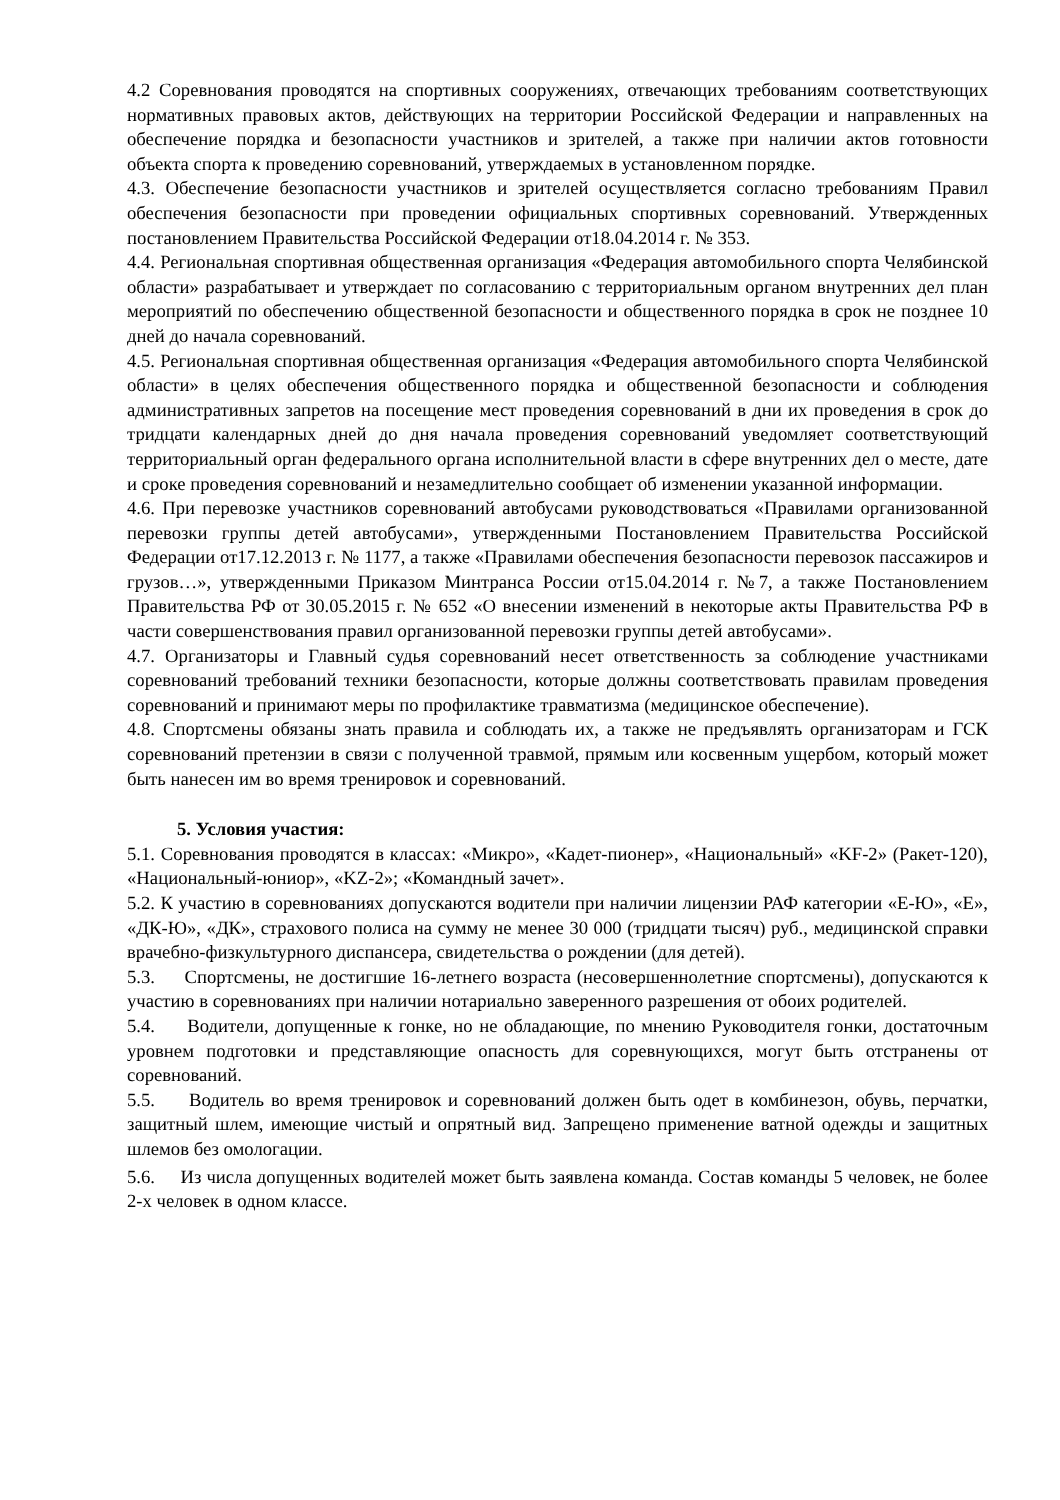4.2 Соревнования проводятся на спортивных сооружениях, отвечающих требованиям соответствующих нормативных правовых актов, действующих на территории Российской Федерации и направленных на обеспечение порядка и безопасности участников и зрителей, а также при наличии актов готовности объекта спорта к проведению соревнований, утверждаемых в установленном порядке.
4.3. Обеспечение безопасности участников и зрителей осуществляется согласно требованиям Правил обеспечения безопасности при проведении официальных спортивных соревнований. Утвержденных постановлением Правительства Российской Федерации от18.04.2014 г. № 353.
4.4. Региональная спортивная общественная организация «Федерация автомобильного спорта Челябинской области» разрабатывает и утверждает по согласованию с территориальным органом внутренних дел план мероприятий по обеспечению общественной безопасности и общественного порядка в срок не позднее 10 дней до начала соревнований.
4.5. Региональная спортивная общественная организация «Федерация автомобильного спорта Челябинской области» в целях обеспечения общественного порядка и общественной безопасности и соблюдения административных запретов на посещение мест проведения соревнований в дни их проведения в срок до тридцати календарных дней до дня начала проведения соревнований уведомляет соответствующий территориальный орган федерального органа исполнительной власти в сфере внутренних дел о месте, дате и сроке проведения соревнований и незамедлительно сообщает об изменении указанной информации.
4.6. При перевозке участников соревнований автобусами руководствоваться «Правилами организованной перевозки группы детей автобусами», утвержденными Постановлением Правительства Российской Федерации от17.12.2013 г. № 1177, а также «Правилами обеспечения безопасности перевозок пассажиров и грузов…», утвержденными Приказом Минтранса России от15.04.2014 г. №7, а также Постановлением Правительства РФ от 30.05.2015 г. № 652 «О внесении изменений в некоторые акты Правительства РФ в части совершенствования правил организованной перевозки группы детей автобусами».
4.7. Организаторы и Главный судья соревнований несет ответственность за соблюдение участниками соревнований требований техники безопасности, которые должны соответствовать правилам проведения соревнований и принимают меры по профилактике травматизма (медицинское обеспечение).
4.8. Спортсмены обязаны знать правила и соблюдать их, а также не предъявлять организаторам и ГСК соревнований претензии в связи с полученной травмой, прямым или косвенным ущербом, который может быть нанесен им во время тренировок и соревнований.
5. Условия участия:
5.1. Соревнования проводятся в классах: «Микро», «Кадет-пионер», «Национальный» «KF-2» (Ракет-120), «Национальный-юниор», «KZ-2»; «Командный зачет».
5.2. К участию в соревнованиях допускаются водители при наличии лицензии РАФ категории «Е-Ю», «Е», «ДК-Ю», «ДК», страхового полиса на сумму не менее 30 000 (тридцати тысяч) руб., медицинской справки врачебно-физкультурного диспансера, свидетельства о рождении (для детей).
5.3. Спортсмены, не достигшие 16-летнего возраста (несовершеннолетние спортсмены), допускаются к участию в соревнованиях при наличии нотариально заверенного разрешения от обоих родителей.
5.4. Водители, допущенные к гонке, но не обладающие, по мнению Руководителя гонки, достаточным уровнем подготовки и представляющие опасность для соревнующихся, могут быть отстранены от соревнований.
5.5. Водитель во время тренировок и соревнований должен быть одет в комбинезон, обувь, перчатки, защитный шлем, имеющие чистый и опрятный вид. Запрещено применение ватной одежды и защитных шлемов без омологации.
5.6. Из числа допущенных водителей может быть заявлена команда. Состав команды 5 человек, не более 2-х человек в одном классе.